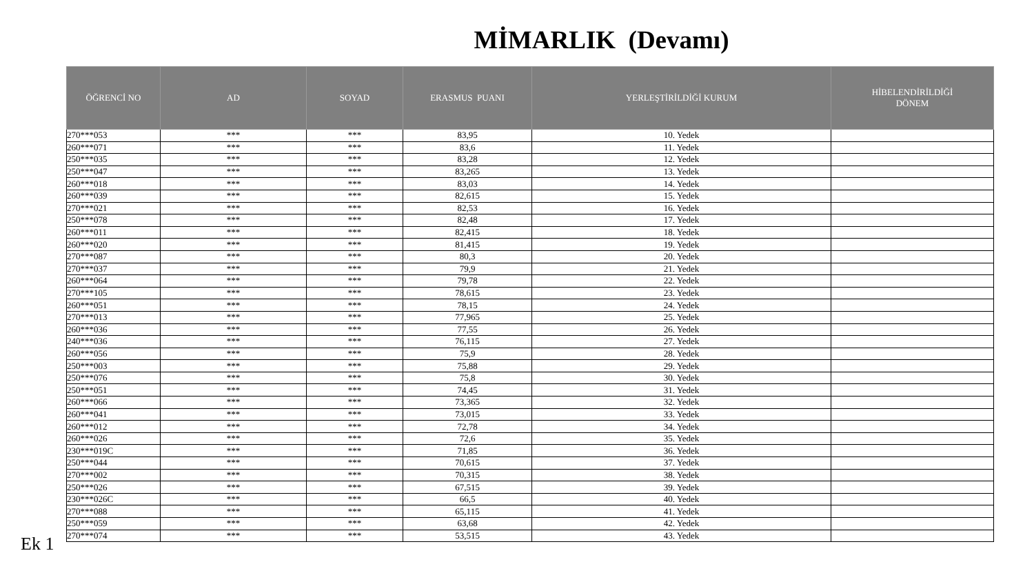MİMARLIK (Devamı)
| ÖĞRENCİ NO | AD | SOYAD | ERASMUS PUANI | YERLEŞTİRİLDİĞİ KURUM | HİBELENDİRİLDİĞİ DÖNEM |
| --- | --- | --- | --- | --- | --- |
| 270***053 | *** | *** | 83,95 | 10. Yedek | |
| 260***071 | *** | *** | 83,6 | 11. Yedek | |
| 250***035 | *** | *** | 83,28 | 12. Yedek | |
| 250***047 | *** | *** | 83,265 | 13. Yedek | |
| 260***018 | *** | *** | 83,03 | 14. Yedek | |
| 260***039 | *** | *** | 82,615 | 15. Yedek | |
| 270***021 | *** | *** | 82,53 | 16. Yedek | |
| 250***078 | *** | *** | 82,48 | 17. Yedek | |
| 260***011 | *** | *** | 82,415 | 18. Yedek | |
| 260***020 | *** | *** | 81,415 | 19. Yedek | |
| 270***087 | *** | *** | 80,3 | 20. Yedek | |
| 270***037 | *** | *** | 79,9 | 21. Yedek | |
| 260***064 | *** | *** | 79,78 | 22. Yedek | |
| 270***105 | *** | *** | 78,615 | 23. Yedek | |
| 260***051 | *** | *** | 78,15 | 24. Yedek | |
| 270***013 | *** | *** | 77,965 | 25. Yedek | |
| 260***036 | *** | *** | 77,55 | 26. Yedek | |
| 240***036 | *** | *** | 76,115 | 27. Yedek | |
| 260***056 | *** | *** | 75,9 | 28. Yedek | |
| 250***003 | *** | *** | 75,88 | 29. Yedek | |
| 250***076 | *** | *** | 75,8 | 30. Yedek | |
| 250***051 | *** | *** | 74,45 | 31. Yedek | |
| 260***066 | *** | *** | 73,365 | 32. Yedek | |
| 260***041 | *** | *** | 73,015 | 33. Yedek | |
| 260***012 | *** | *** | 72,78 | 34. Yedek | |
| 260***026 | *** | *** | 72,6 | 35. Yedek | |
| 230***019C | *** | *** | 71,85 | 36. Yedek | |
| 250***044 | *** | *** | 70,615 | 37. Yedek | |
| 270***002 | *** | *** | 70,315 | 38. Yedek | |
| 250***026 | *** | *** | 67,515 | 39. Yedek | |
| 230***026C | *** | *** | 66,5 | 40. Yedek | |
| 270***088 | *** | *** | 65,115 | 41. Yedek | |
| 250***059 | *** | *** | 63,68 | 42. Yedek | |
| 270***074 | *** | *** | 53,515 | 43. Yedek | |
Ek 1